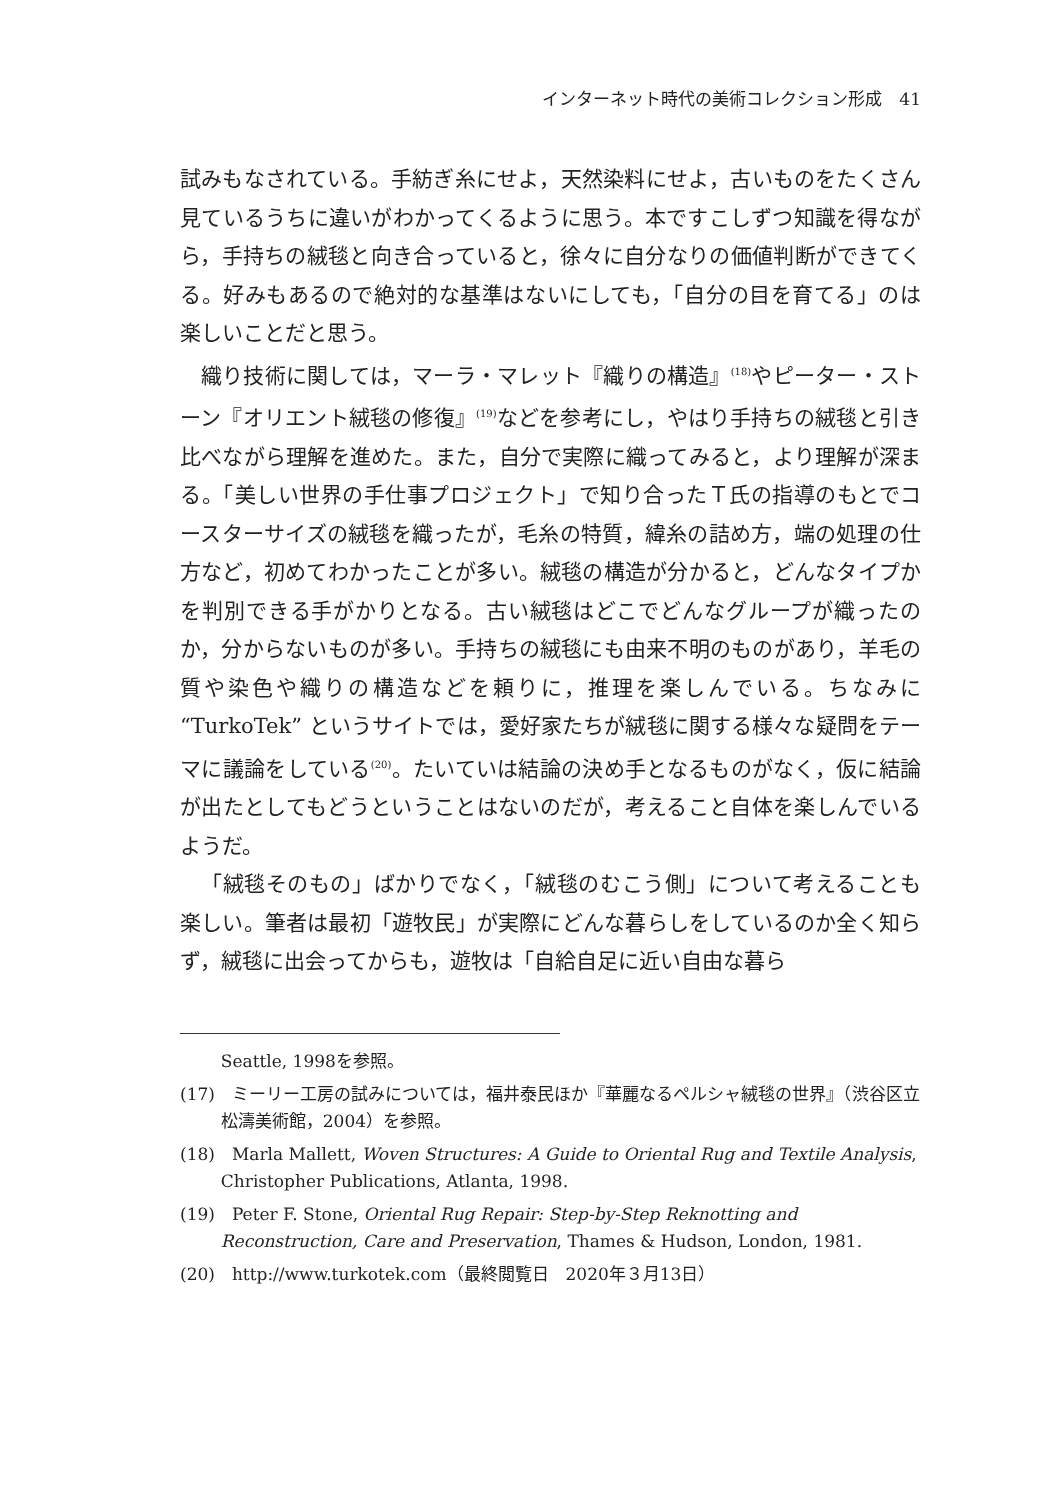インターネット時代の美術コレクション形成　41
試みもなされている。手紡ぎ糸にせよ，天然染料にせよ，古いものをたくさん見ているうちに違いがわかってくるように思う。本ですこしずつ知識を得ながら，手持ちの絨毯と向き合っていると，徐々に自分なりの価値判断ができてくる。好みもあるので絶対的な基準はないにしても，「自分の目を育てる」のは楽しいことだと思う。
織り技術に関しては，マーラ・マレット『織りの構造』<sup>(18)</sup>やピーター・ストーン『オリエント絨毯の修復』<sup>(19)</sup>などを参考にし，やはり手持ちの絨毯と引き比べながら理解を進めた。また，自分で実際に織ってみると，より理解が深まる。「美しい世界の手仕事プロジェクト」で知り合ったＴ氏の指導のもとでコースターサイズの絨毯を織ったが，毛糸の特質，緯糸の詰め方，端の処理の仕方など，初めてわかったことが多い。絨毯の構造が分かると，どんなタイプかを判別できる手がかりとなる。古い絨毯はどこでどんなグループが織ったのか，分からないものが多い。手持ちの絨毯にも由来不明のものがあり，羊毛の質や染色や織りの構造などを頼りに，推理を楽しんでいる。ちなみに “TurkoTek” というサイトでは，愛好家たちが絨毯に関する様々な疑問をテーマに議論をしている<sup>(20)</sup>。たいていは結論の決め手となるものがなく，仮に結論が出たとしてもどうということはないのだが，考えること自体を楽しんでいるようだ。
「絨毯そのもの」ばかりでなく，「絨毯のむこう側」について考えることも楽しい。筆者は最初「遊牧民」が実際にどんな暮らしをしているのか全く知らず，絨毯に出会ってからも，遊牧は「自給自足に近い自由な暮ら
Seattle, 1998を参照。
(17)　ミーリー工房の試みについては，福井泰民ほか『華麗なるペルシャ絨毯の世界』（渋谷区立松濤美術館，2004）を参照。
(18)　Marla Mallett, Woven Structures: A Guide to Oriental Rug and Textile Analysis, Christopher Publications, Atlanta, 1998.
(19)　Peter F. Stone, Oriental Rug Repair: Step-by-Step Reknotting and Reconstruction, Care and Preservation, Thames & Hudson, London, 1981.
(20)　http://www.turkotek.com（最終閲覧日　2020年３月13日）